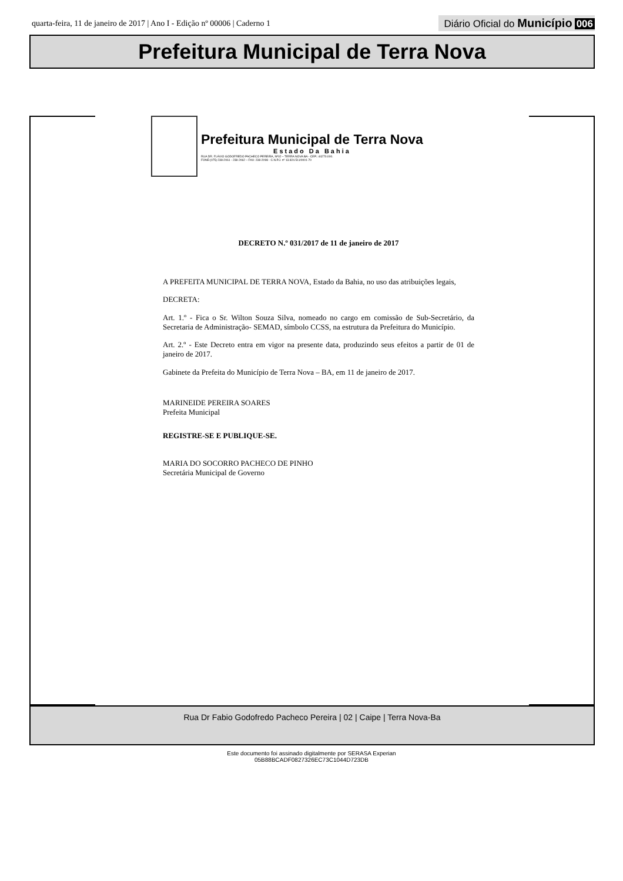quarta-feira, 11 de janeiro de 2017 | Ano I - Edição nº 00006 | Caderno 1
Diário Oficial do Município 006
Prefeitura Municipal de Terra Nova
Prefeitura Municipal de Terra Nova
Estado Da Bahia
RUA DR. FLÁVIO GODOFREDO PACHECO PEREIRA, Nº02 – TERRA NOVA BA - CEP.: 44270.000.
FONE:(075) 238-2061 - 238-2062 – FAX: 238-2098 - C.N.P.J. nº 13.824.511/0001-70
DECRETO N.º 031/2017 de 11 de janeiro de 2017
A PREFEITA MUNICIPAL DE TERRA NOVA, Estado da Bahia, no uso das atribuições legais,
DECRETA:
Art. 1.º - Fica o Sr. Wilton Souza Silva, nomeado no cargo em comissão de Sub-Secretário, da Secretaria de Administração- SEMAD, símbolo CCSS, na estrutura da Prefeitura do Município.
Art. 2.º - Este Decreto entra em vigor na presente data, produzindo seus efeitos a partir de 01 de janeiro de 2017.
Gabinete da Prefeita do Município de Terra Nova – BA, em 11 de janeiro de 2017.
MARINEIDE PEREIRA SOARES
Prefeita Municipal
REGISTRE-SE E PUBLIQUE-SE.
MARIA DO SOCORRO PACHECO DE PINHO
Secretária Municipal de Governo
Rua Dr Fabio Godofredo Pacheco Pereira | 02 | Caipe | Terra Nova-Ba
Este documento foi assinado digitalmente por SERASA Experian
05B88BCADF0827326EC73C1044D723DB